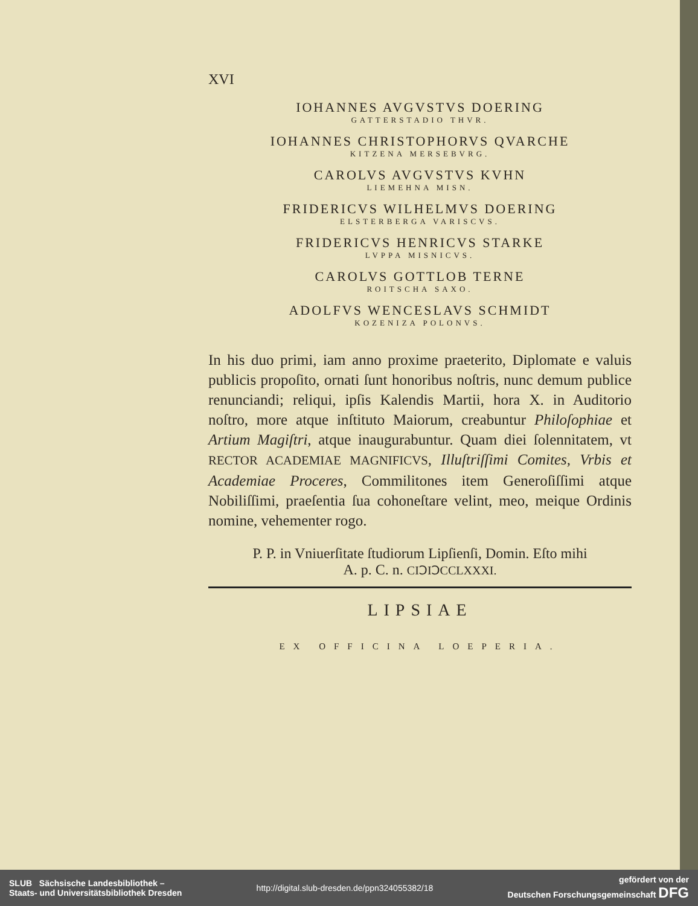XVI
IOHANNES AVGVSTVS DOERING
GATTERSTADIO THVR.
IOHANNES CHRISTOPHORVS QVARCHE
KITZENA MERSEBVRG.
CAROLVS AVGVSTVS KVHN
LIEMEHNA MISN.
FRIDERICVS WILHELMVS DOERING
ELSTERBERGA VARISCVS.
FRIDERICVS HENRICVS STARKE
LVPPA MISNICVS.
CAROLVS GOTTLOB TERNE
ROITSCHA SAXO.
ADOLFVS WENCESLAVS SCHMIDT
KOZENIZA POLONVS.
In his duo primi, iam anno proxime praeterito, Diplomate e valuis publicis propoſito, ornati ſunt honoribus noſtris, nunc demum publice renunciandi; reliqui, ipſis Kalendis Martii, hora X. in Auditorio noſtro, more atque inſtituto Maiorum, creabuntur Philoſophiae et Artium Magiſtri, atque inaugurabuntur. Quam diei ſolennitatem, vt RECTOR ACADEMIAE MAGNIFICVS, Illuſtriſſimi Comites, Vrbis et Academiae Proceres, Commilitones item Generoſiſſimi atque Nobiliſſimi, praeſentia ſua cohoneſtare velint, meo, meique Ordinis nomine, vehementer rogo.
P. P. in Vniuerſitate ſtudiorum Lipſienſi, Domin. Eſto mihi
A. p. C. n. CIↃIↃCCLXXXI.
LIPSIAE
EX OFFICINA LOEPERIA.
SLUB Sächsische Landesbibliothek –
Staats- und Universitätsbibliothek Dresden
http://digital.slub-dresden.de/ppn324055382/18
gefördert von der
Deutschen Forschungsgemeinschaft DFG